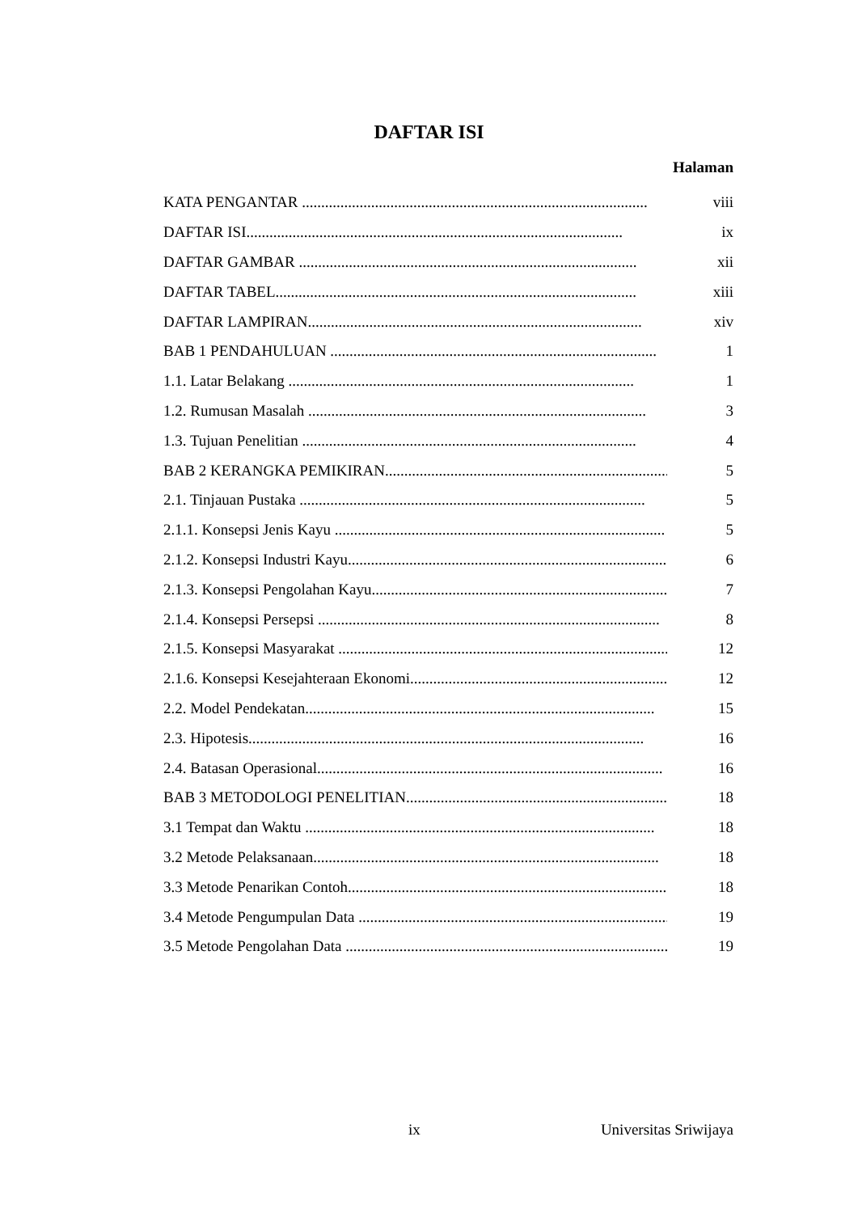DAFTAR ISI
Halaman
KATA PENGANTAR .......................................................................................... viii
DAFTAR ISI.................................................................................................. ix
DAFTAR GAMBAR ........................................................................................ xii
DAFTAR TABEL.............................................................................................. xiii
DAFTAR LAMPIRAN....................................................................................... xiv
BAB 1 PENDAHULUAN ..................................................................................... 1
1.1. Latar Belakang .......................................................................................... 1
1.2. Rumusan Masalah ........................................................................................ 3
1.3. Tujuan Penelitian ....................................................................................... 4
BAB 2 KERANGKA PEMIKIRAN.......................................................................... 5
2.1. Tinjauan Pustaka .......................................................................................... 5
2.1.1. Konsepsi Jenis Kayu ...................................................................................... 5
2.1.2. Konsepsi Industri Kayu................................................................................... 6
2.1.3. Konsepsi Pengolahan Kayu............................................................................... 7
2.1.4. Konsepsi Persepsi ......................................................................................... 8
2.1.5. Konsepsi Masyarakat ...................................................................................... 12
2.1.6. Konsepsi Kesejahteraan Ekonomi......................................................................... 12
2.2. Model Pendekatan........................................................................................... 15
2.3. Hipotesis....................................................................................................... 16
2.4. Batasan Operasional.......................................................................................... 16
BAB 3 METODOLOGI PENELITIAN........................................................................... 18
3.1 Tempat dan Waktu ........................................................................................... 18
3.2 Metode Pelaksanaan.......................................................................................... 18
3.3 Metode Penarikan Contoh..................................................................................... 18
3.4 Metode Pengumpulan Data .................................................................................... 19
3.5 Metode Pengolahan Data ...................................................................................... 19
ix Universitas Sriwijaya